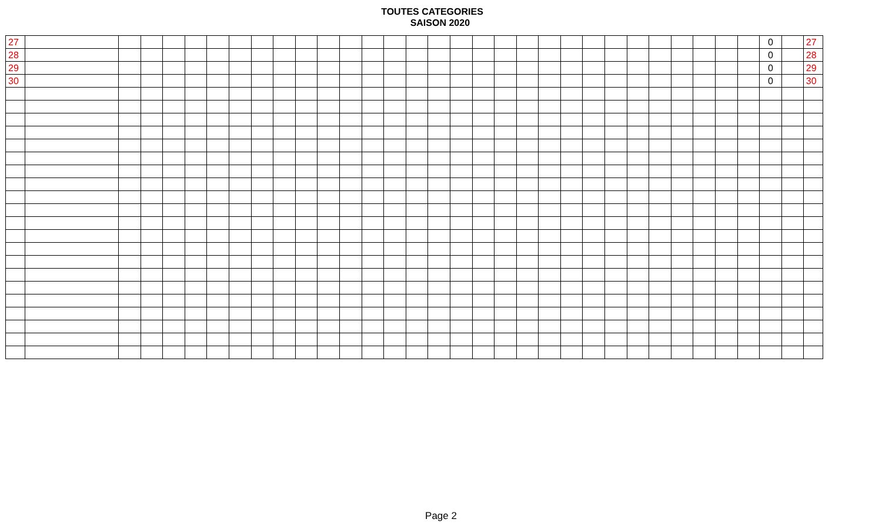TOUTES CATEGORIES
SAISON 2020
| 27 | | | | | | | | | | | | | | | | | | | | | | | | | | | | | | | 0 | | 27 |
| 28 | | | | | | | | | | | | | | | | | | | | | | | | | | | | | | | 0 | | 28 |
| 29 | | | | | | | | | | | | | | | | | | | | | | | | | | | | | | | 0 | | 29 |
| 30 | | | | | | | | | | | | | | | | | | | | | | | | | | | | | | | 0 | | 30 |
Page 2